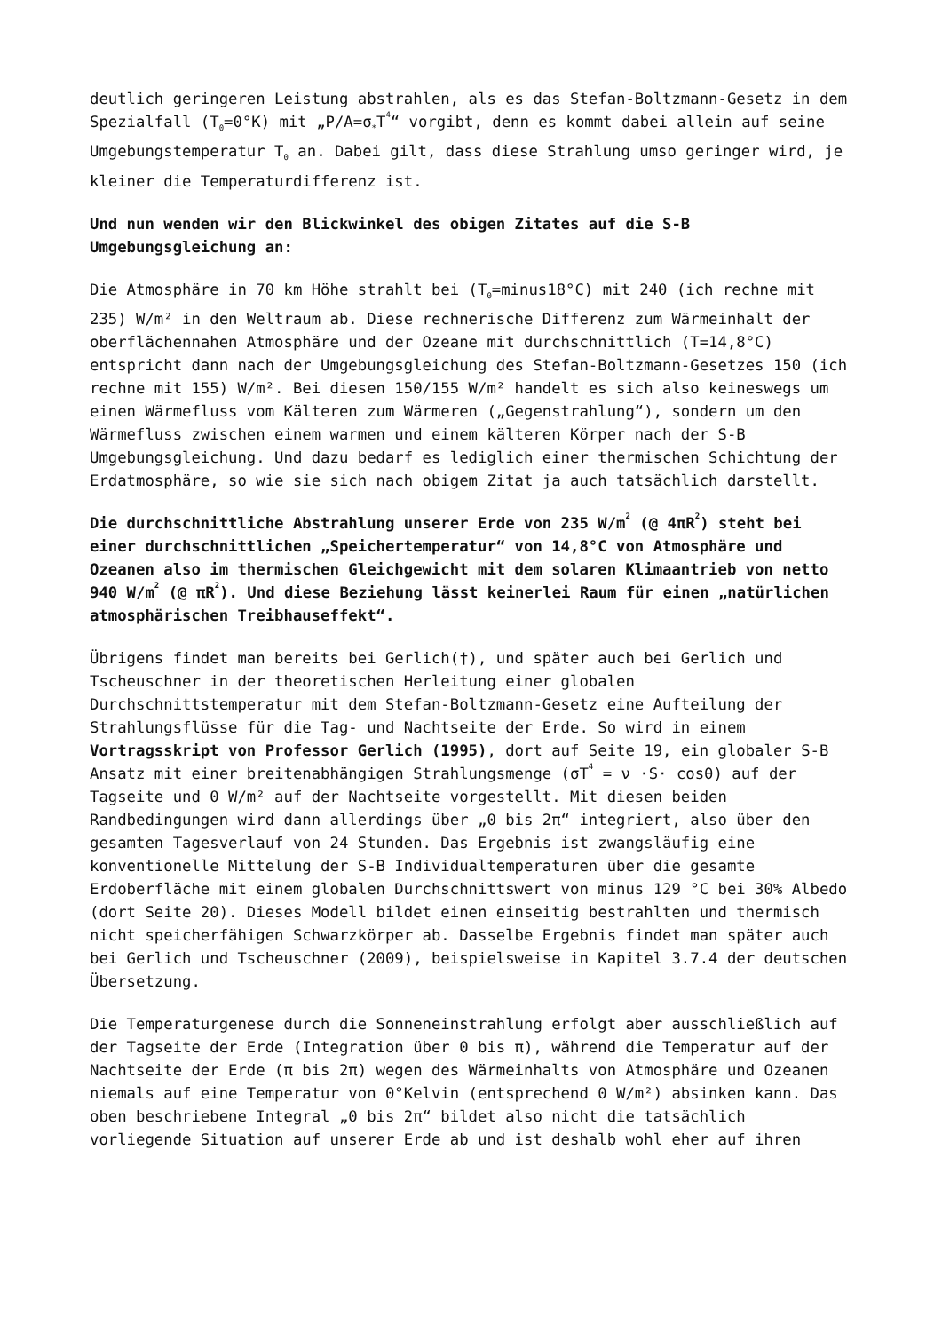deutlich geringeren Leistung abstrahlen, als es das Stefan-Boltzmann-Gesetz in dem Spezialfall (T<sub>0</sub>=0°K) mit „P/A=σ<sub>*</sub>T<sup>4</sup>“ vorgibt, denn es kommt dabei allein auf seine Umgebungstemperatur T<sub>0</sub> an. Dabei gilt, dass diese Strahlung umso geringer wird, je kleiner die Temperaturdifferenz ist.
Und nun wenden wir den Blickwinkel des obigen Zitates auf die S-B Umgebungsgleichung an:
Die Atmosphäre in 70 km Höhe strahlt bei (T<sub>0</sub>=minus18°C) mit 240 (ich rechne mit 235) W/m² in den Weltraum ab. Diese rechnerische Differenz zum Wärmeinhalt der oberflächennahen Atmosphäre und der Ozeane mit durchschnittlich (T=14,8°C) entspricht dann nach der Umgebungsgleichung des Stefan-Boltzmann-Gesetzes 150 (ich rechne mit 155) W/m². Bei diesen 150/155 W/m² handelt es sich also keineswegs um einen Wärmefluss vom Kälteren zum Wärmeren („Gegenstrahlung“), sondern um den Wärmefluss zwischen einem warmen und einem kälteren Körper nach der S-B Umgebungsgleichung. Und dazu bedarf es lediglich einer thermischen Schichtung der Erdatmosphäre, so wie sie sich nach obigem Zitat ja auch tatsächlich darstellt.
Die durchschnittliche Abstrahlung unserer Erde von 235 W/m<sup>2</sup> (@ 4πR<sup>2</sup>) steht bei einer durchschnittlichen „Speichertemperatur“ von 14,8°C von Atmosphäre und Ozeanen also im thermischen Gleichgewicht mit dem solaren Klimaantrieb von netto 940 W/m<sup>2</sup> (@ πR<sup>2</sup>). Und diese Beziehung lässt keinerlei Raum für einen „natürlichen atmosphärischen Treibhauseffekt“.
Übrigens findet man bereits bei Gerlich(†), und später auch bei Gerlich und Tscheuschner in der theoretischen Herleitung einer globalen Durchschnittstemperatur mit dem Stefan-Boltzmann-Gesetz eine Aufteilung der Strahlungsflüsse für die Tag- und Nachtseite der Erde. So wird in einem Vortragsskript von Professor Gerlich (1995), dort auf Seite 19, ein globaler S-B Ansatz mit einer breitenabhängigen Strahlungsmenge (σT<sup>4</sup> = ν ·S· cosθ) auf der Tagseite und 0 W/m² auf der Nachtseite vorgestellt. Mit diesen beiden Randbedingungen wird dann allerdings über „0 bis 2π“ integriert, also über den gesamten Tagesverlauf von 24 Stunden. Das Ergebnis ist zwangsläufig eine konventionelle Mittelung der S-B Individualtemperaturen über die gesamte Erdoberfläche mit einem globalen Durchschnittswert von minus 129 °C bei 30% Albedo (dort Seite 20). Dieses Modell bildet einen einseitig bestrahlten und thermisch nicht speicherfähigen Schwarzkörper ab. Dasselbe Ergebnis findet man später auch bei Gerlich und Tscheuschner (2009), beispielsweise in Kapitel 3.7.4 der deutschen Übersetzung.
Die Temperaturgenese durch die Sonneneinstrahlung erfolgt aber ausschließlich auf der Tagseite der Erde (Integration über 0 bis π), während die Temperatur auf der Nachtseite der Erde (π bis 2π) wegen des Wärmeinhalts von Atmosphäre und Ozeanen niemals auf eine Temperatur von 0°Kelvin (entsprechend 0 W/m²) absinken kann. Das oben beschriebene Integral „0 bis 2π“ bildet also nicht die tatsächlich vorliegende Situation auf unserer Erde ab und ist deshalb wohl eher auf ihren